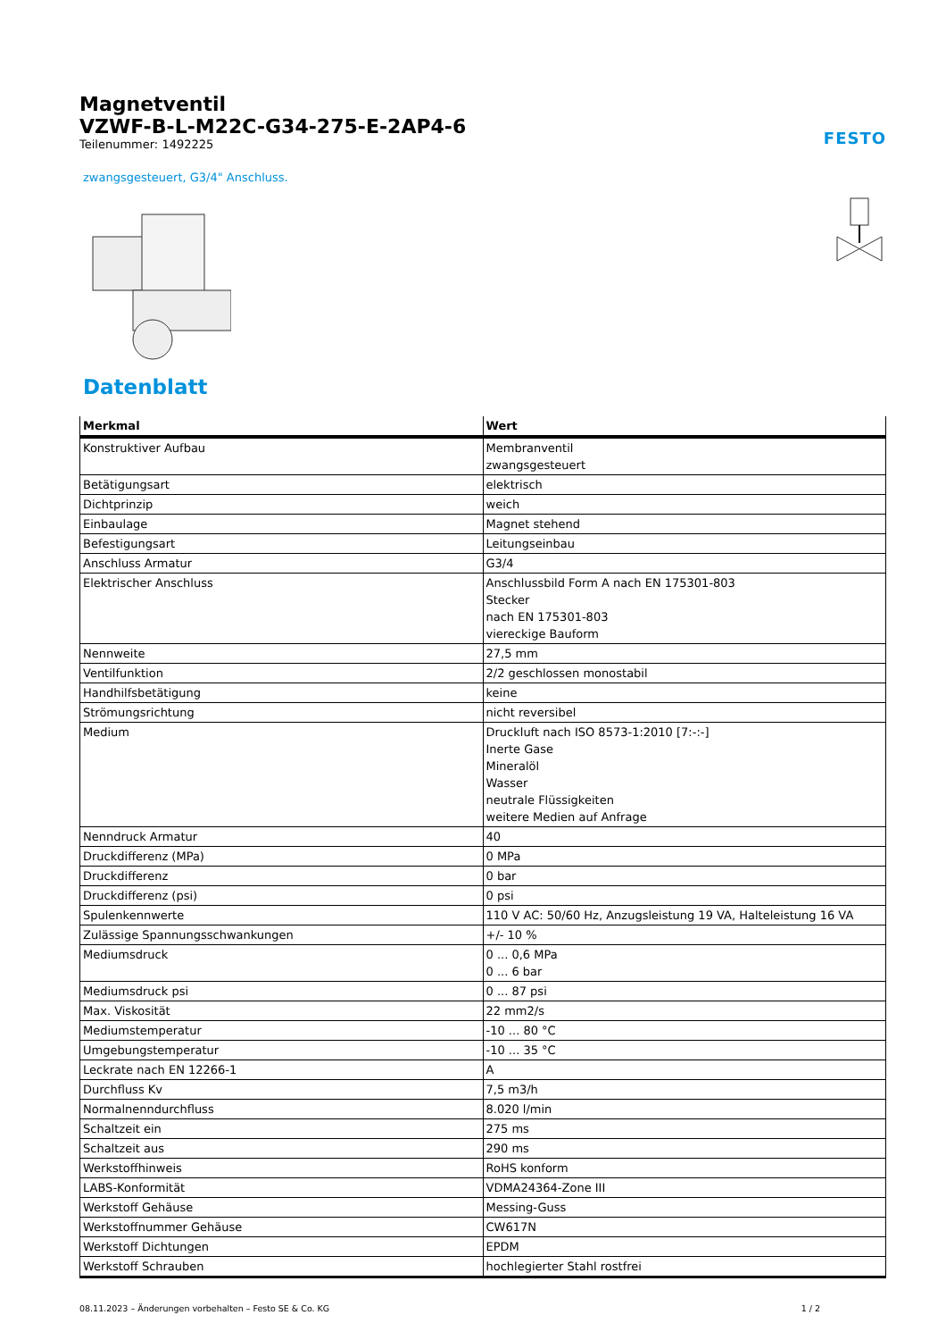Magnetventil
VZWF-B-L-M22C-G34-275-E-2AP4-6
Teilenummer: 1492225
FESTO
zwangsgesteuert, G3/4" Anschluss.
Datenblatt
| Merkmal | Wert |
| --- | --- |
| Konstruktiver Aufbau | Membranventil zwangsgesteuert |
| Betätigungsart | elektrisch |
| Dichtprinzip | weich |
| Einbaulage | Magnet stehend |
| Befestigungsart | Leitungseinbau |
| Anschluss Armatur | G3/4 |
| Elektrischer Anschluss | Anschlussbild Form A nach EN 175301-803 Stecker nach EN 175301-803 viereckige Bauform |
| Nennweite | 27,5 mm |
| Ventilfunktion | 2/2 geschlossen monostabil |
| Handhilfsbetätigung | keine |
| Strömungsrichtung | nicht reversibel |
| Medium | Druckluft nach ISO 8573-1:2010 [7:-:-] Inerte Gase Mineralöl Wasser neutrale Flüssigkeiten weitere Medien auf Anfrage |
| Nenndruck Armatur | 40 |
| Druckdifferenz (MPa) | 0 MPa |
| Druckdifferenz | 0 bar |
| Druckdifferenz (psi) | 0 psi |
| Spulenkennwerte | 110 V AC: 50/60 Hz, Anzugsleistung 19 VA, Halteleistung 16 VA |
| Zulässige Spannungsschwankungen | +/- 10 % |
| Mediumsdruck | 0 ... 0,6 MPa 0 ... 6 bar |
| Mediumsdruck psi | 0 ... 87 psi |
| Max. Viskosität | 22 mm2/s |
| Mediumstemperatur | -10 ... 80 °C |
| Umgebungstemperatur | -10 ... 35 °C |
| Leckrate nach EN 12266-1 | A |
| Durchfluss Kv | 7,5 m3/h |
| Normalnenndurchfluss | 8.020 l/min |
| Schaltzeit ein | 275 ms |
| Schaltzeit aus | 290 ms |
| Werkstoffhinweis | RoHS konform |
| LABS-Konformität | VDMA24364-Zone III |
| Werkstoff Gehäuse | Messing-Guss |
| Werkstoffnummer Gehäuse | CW617N |
| Werkstoff Dichtungen | EPDM |
| Werkstoff Schrauben | hochlegierter Stahl rostfrei |
08.11.2023 – Änderungen vorbehalten – Festo SE & Co. KG 1 / 2